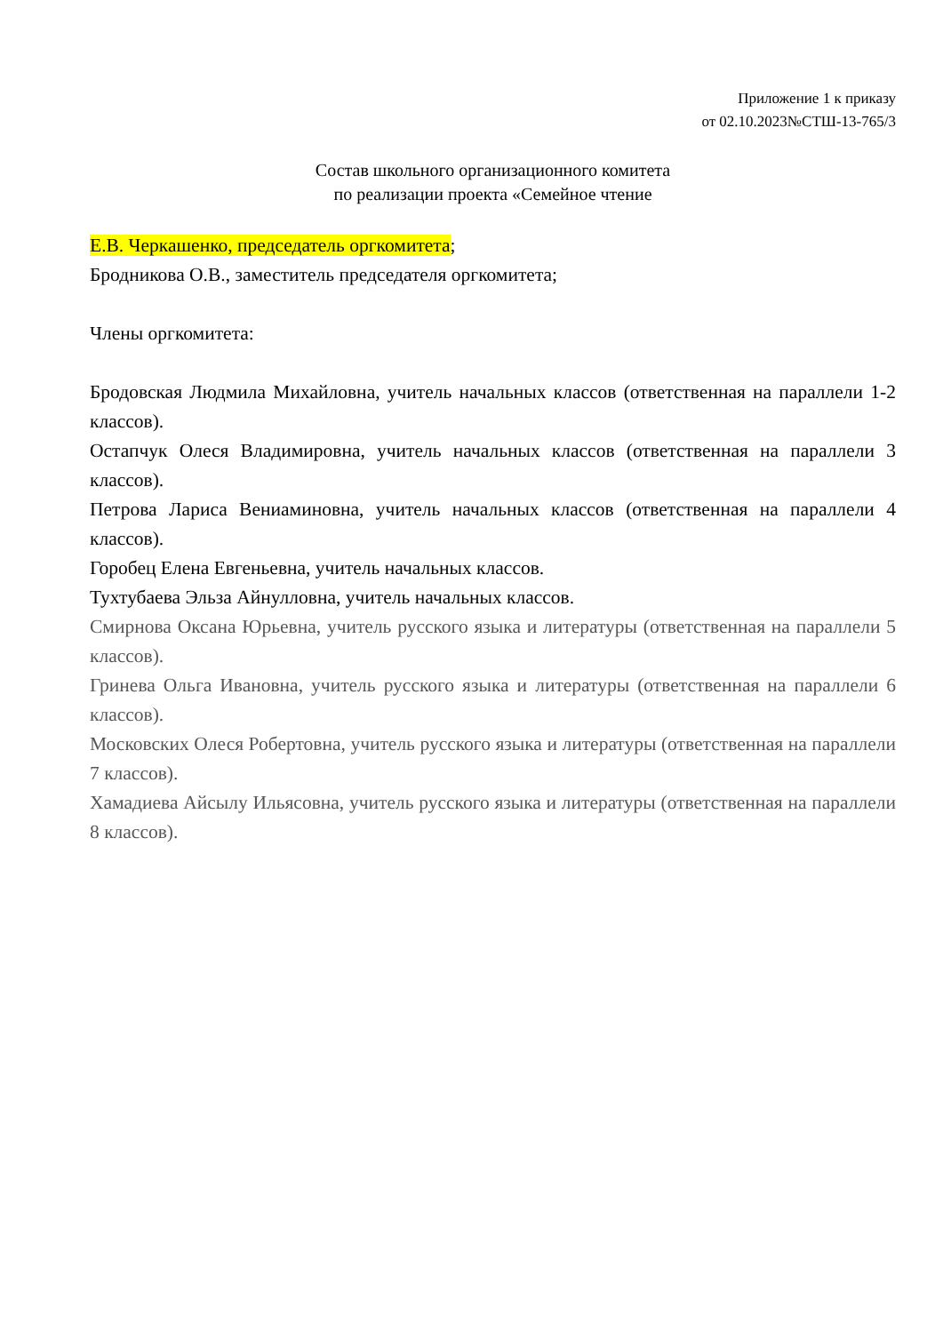Приложение 1 к приказу
от 02.10.2023№СТШ-13-765/3
Состав школьного организационного комитета
по реализации проекта «Семейное чтение
Е.В. Черкашенко, председатель оргкомитета;
Бродникова О.В., заместитель председателя оргкомитета;
Члены оргкомитета:
Бродовская Людмила Михайловна, учитель начальных классов (ответственная на параллели 1-2 классов).
Остапчук Олеся Владимировна, учитель начальных классов (ответственная на параллели 3 классов).
Петрова Лариса Вениаминовна, учитель начальных классов (ответственная на параллели 4 классов).
Горобец Елена Евгеньевна, учитель начальных классов.
Тухтубаева Эльза Айнулловна, учитель начальных классов.
Смирнова Оксана Юрьевна, учитель русского языка и литературы (ответственная на параллели 5 классов).
Гринева Ольга Ивановна, учитель русского языка и литературы (ответственная на параллели 6 классов).
Московских Олеся Робертовна, учитель русского языка и литературы (ответственная на параллели 7 классов).
Хамадиева Айсылу Ильясовна, учитель русского языка и литературы (ответственная на параллели 8 классов).